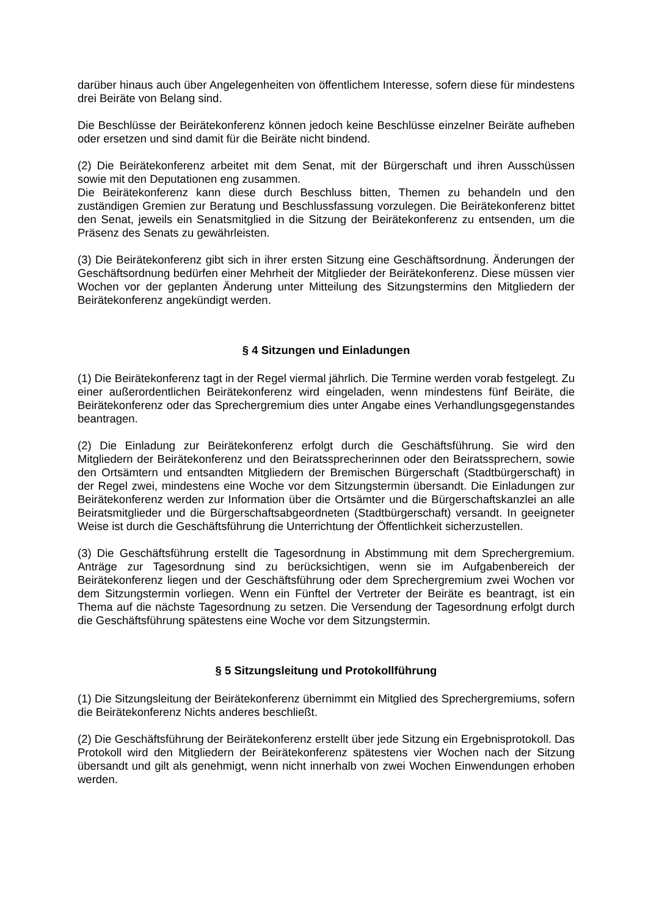darüber hinaus auch über Angelegenheiten von öffentlichem Interesse, sofern diese für mindestens drei Beiräte von Belang sind.
Die Beschlüsse der Beirätekonferenz können jedoch keine Beschlüsse einzelner Beiräte aufheben oder ersetzen und sind damit für die Beiräte nicht bindend.
(2) Die Beirätekonferenz arbeitet mit dem Senat, mit der Bürgerschaft und ihren Ausschüssen sowie mit den Deputationen eng zusammen.
Die Beirätekonferenz kann diese durch Beschluss bitten, Themen zu behandeln und den zuständigen Gremien zur Beratung und Beschlussfassung vorzulegen. Die Beirätekonferenz bittet den Senat, jeweils ein Senatsmitglied in die Sitzung der Beirätekonferenz zu entsenden, um die Präsenz des Senats zu gewährleisten.
(3) Die Beirätekonferenz gibt sich in ihrer ersten Sitzung eine Geschäftsordnung. Änderungen der Geschäftsordnung bedürfen einer Mehrheit der Mitglieder der Beirätekonferenz. Diese müssen vier Wochen vor der geplanten Änderung unter Mitteilung des Sitzungstermins den Mitgliedern der Beirätekonferenz angekündigt werden.
§ 4 Sitzungen und Einladungen
(1) Die Beirätekonferenz tagt in der Regel viermal jährlich. Die Termine werden vorab festgelegt. Zu einer außerordentlichen Beirätekonferenz wird eingeladen, wenn mindestens fünf Beiräte, die Beirätekonferenz oder das Sprechergremium dies unter Angabe eines Verhandlungsgegenstandes beantragen.
(2) Die Einladung zur Beirätekonferenz erfolgt durch die Geschäftsführung. Sie wird den Mitgliedern der Beirätekonferenz und den Beiratssprecherinnen oder den Beiratssprechern, sowie den Ortsämtern und entsandten Mitgliedern der Bremischen Bürgerschaft (Stadtbürgerschaft) in der Regel zwei, mindestens eine Woche vor dem Sitzungstermin übersandt. Die Einladungen zur Beirätekonferenz werden zur Information über die Ortsämter und die Bürgerschaftskanzlei an alle Beiratsmitglieder und die Bürgerschaftsabgeordneten (Stadtbürgerschaft) versandt. In geeigneter Weise ist durch die Geschäftsführung die Unterrichtung der Öffentlichkeit sicherzustellen.
(3) Die Geschäftsführung erstellt die Tagesordnung in Abstimmung mit dem Sprechergremium. Anträge zur Tagesordnung sind zu berücksichtigen, wenn sie im Aufgabenbereich der Beirätekonferenz liegen und der Geschäftsführung oder dem Sprechergremium zwei Wochen vor dem Sitzungstermin vorliegen. Wenn ein Fünftel der Vertreter der Beiräte es beantragt, ist ein Thema auf die nächste Tagesordnung zu setzen. Die Versendung der Tagesordnung erfolgt durch die Geschäftsführung spätestens eine Woche vor dem Sitzungstermin.
§ 5 Sitzungsleitung und Protokollführung
(1) Die Sitzungsleitung der Beirätekonferenz übernimmt ein Mitglied des Sprechergremiums, sofern die Beirätekonferenz Nichts anderes beschließt.
(2) Die Geschäftsführung der Beirätekonferenz erstellt über jede Sitzung ein Ergebnisprotokoll. Das Protokoll wird den Mitgliedern der Beirätekonferenz spätestens vier Wochen nach der Sitzung übersandt und gilt als genehmigt, wenn nicht innerhalb von zwei Wochen Einwendungen erhoben werden.